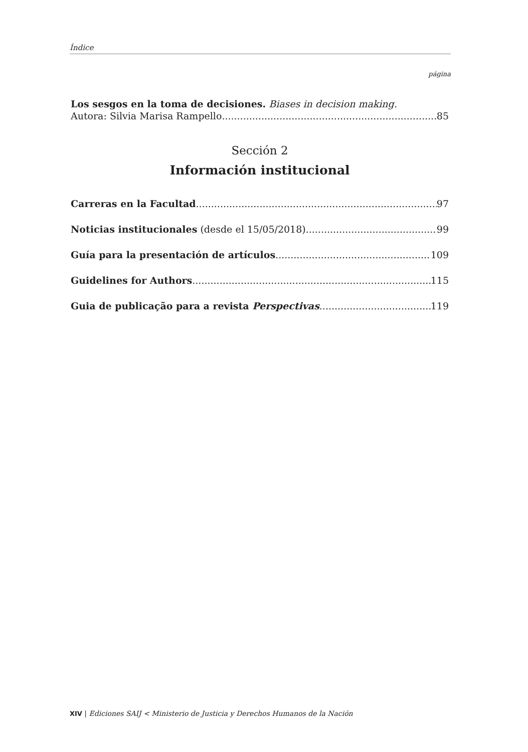Índice
página
Los sesgos en la toma de decisiones. Biases in decision making.
Autora: Silvia Marisa Rampello 85
Sección 2
Información institucional
Carreras en la Facultad 97
Noticias institucionales (desde el 15/05/2018) 99
Guía para la presentación de artículos 109
Guidelines for Authors 115
Guia de publicação para a revista Perspectivas 119
XIV | Ediciones SAIJ < Ministerio de Justicia y Derechos Humanos de la Nación